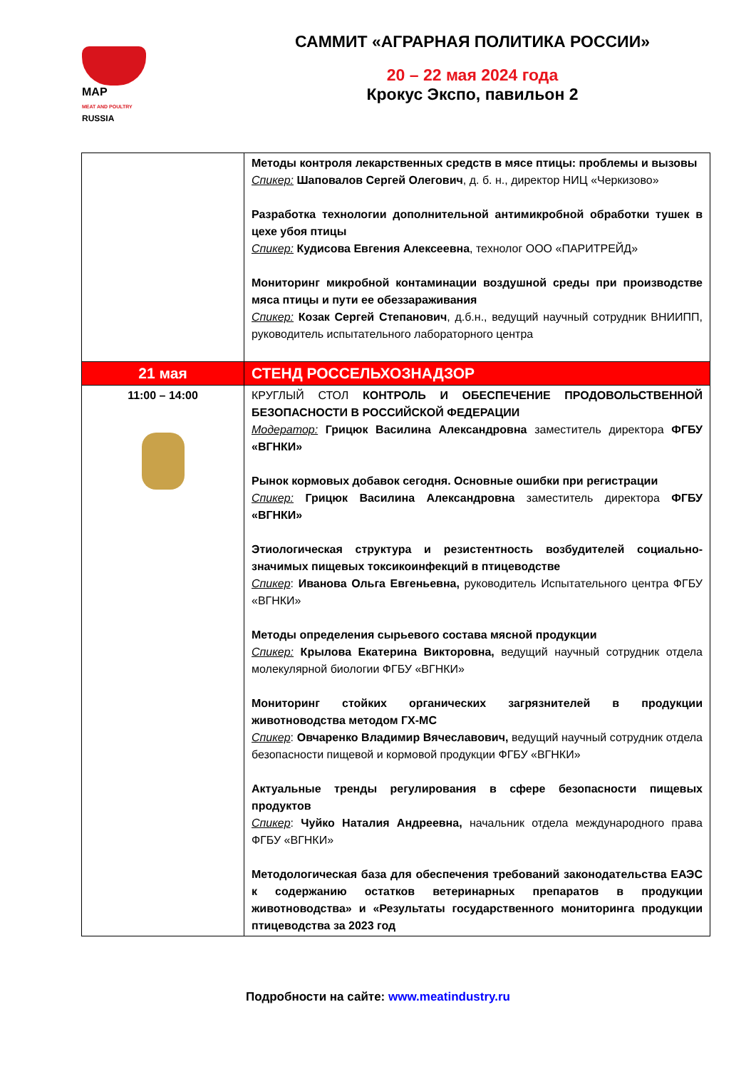MAP
MEAT AND POULTRY
RUSSIA
САММИТ «АГРАРНАЯ ПОЛИТИКА РОССИИ»
20 – 22 мая 2024 года
Крокус Экспо, павильон 2
| | Методы контроля лекарственных средств в мясе птицы: проблемы и вызовы Спикер: Шаповалов Сергей Олегович , д. б. н., директор НИЦ «Черкизово» Разработка технологии дополнительной антимикробной обработки тушек в цехе убоя птицы Спикер: Кудисова Евгения Алексеевна , технолог ООО «ПАРИТРЕЙД» Мониторинг микробной контаминации воздушной среды при производстве мяса птицы и пути ее обеззараживания Спикер: Козак Сергей Степанович , д.б.н., ведущий научный сотрудник ВНИИПП, руководитель испытательного лабораторного центра |
| 21 мая | СТЕНД РОССЕЛЬХОЗНАДЗОР |
| 11:00 – 14:00 | КРУГЛЫЙ СТОЛ КОНТРОЛЬ И ОБЕСПЕЧЕНИЕ ПРОДОВОЛЬСТВЕННОЙ БЕЗОПАСНОСТИ В РОССИЙСКОЙ ФЕДЕРАЦИИ Модератор: Грицюк Василина Александровна заместитель директора ФГБУ «ВГНКИ» Рынок кормовых добавок сегодня. Основные ошибки при регистрации Спикер: Грицюк Василина Александровна заместитель директора ФГБУ «ВГНКИ» Этиологическая структура и резистентность возбудителей социально-значимых пищевых токсикоинфекций в птицеводстве Спикер : Иванова Ольга Евгеньевна, руководитель Испытательного центра ФГБУ «ВГНКИ» Методы определения сырьевого состава мясной продукции Спикер: Крылова Екатерина Викторовна, ведущий научный сотрудник отдела молекулярной биологии ФГБУ «ВГНКИ» Мониторинг стойких органических загрязнителей в продукции животноводства методом ГХ-МС Спикер : Овчаренко Владимир Вячеславович, ведущий научный сотрудник отдела безопасности пищевой и кормовой продукции ФГБУ «ВГНКИ» Актуальные тренды регулирования в сфере безопасности пищевых продуктов Спикер : Чуйко Наталия Андреевна, начальник отдела международного права ФГБУ «ВГНКИ» Методологическая база для обеспечения требований законодательства ЕАЭС к содержанию остатков ветеринарных препаратов в продукции животноводства» и «Результаты государственного мониторинга продукции птицеводства за 2023 год |
Подробности на сайте: www.meatindustry.ru